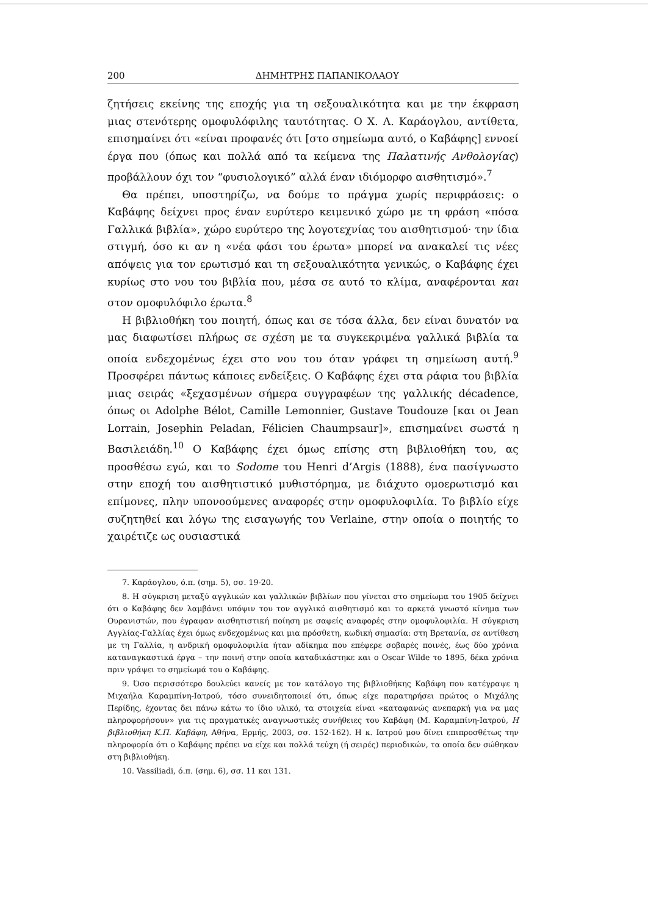200 ΔΗΜΗΤΡΗΣ ΠΑΠΑΝΙΚΟΛΑΟΥ
ζητήσεις εκείνης της εποχής για τη σεξουαλικότητα και με την έκφραση μιας στενότερης ομοφυλόφιλης ταυτότητας. Ο Χ. Λ. Καράογλου, αντίθετα, επισημαίνει ότι «είναι προφανές ότι [στο σημείωμα αυτό, ο Καβάφης] εννοεί έργα που (όπως και πολλά από τα κείμενα της Παλατινής Ανθολογίας) προβάλλουν όχι τον “φυσιολογικό” αλλά έναν ιδιόμορφο αισθητισμό».<sup>7</sup>
Θα πρέπει, υποστηρίζω, να δούμε το πράγμα χωρίς περιφράσεις: ο Καβάφης δείχνει προς έναν ευρύτερο κειμενικό χώρο με τη φράση «πόσα Γαλλικά βιβλία», χώρο ευρύτερο της λογοτεχνίας του αισθητισμού· την ίδια στιγμή, όσο κι αν η «νέα φάσι του έρωτα» μπορεί να ανακαλεί τις νέες απόψεις για τον ερωτισμό και τη σεξουαλικότητα γενικώς, ο Καβάφης έχει κυρίως στο νου του βιβλία που, μέσα σε αυτό το κλίμα, αναφέρονται και στον ομοφυλόφιλο έρωτα.<sup>8</sup>
Η βιβλιοθήκη του ποιητή, όπως και σε τόσα άλλα, δεν είναι δυνατόν να μας διαφωτίσει πλήρως σε σχέση με τα συγκεκριμένα γαλλικά βιβλία τα οποία ενδεχομένως έχει στο νου του όταν γράφει τη σημείωση αυτή.<sup>9</sup> Προσφέρει πάντως κάποιες ενδείξεις. Ο Καβάφης έχει στα ράφια του βιβλία μιας σειράς «ξεχασμένων σήμερα συγγραφέων της γαλλικής décadence, όπως οι Adolphe Bélot, Camille Lemonnier, Gustave Toudouze [και οι Jean Lorrain, Josephin Peladan, Félicien Chaumpsaur]», επισημαίνει σωστά η Βασιλειάδη.<sup>10</sup> Ο Καβάφης έχει όμως επίσης στη βιβλιοθήκη του, ας προσθέσω εγώ, και το Sodome του Henri d’Argis (1888), ένα πασίγνωστο στην εποχή του αισθητιστικό μυθιστόρημα, με διάχυτο ομοερωτισμό και επίμονες, πλην υπονοούμενες αναφορές στην ομοφυλοφιλία. Το βιβλίο είχε συζητηθεί και λόγω της εισαγωγής του Verlaine, στην οποία ο ποιητής το χαιρέτιζε ως ουσιαστικά
7. Καράογλου, ό.π. (σημ. 5), σσ. 19-20.
8. Η σύγκριση μεταξύ αγγλικών και γαλλικών βιβλίων που γίνεται στο σημείωμα του 1905 δείχνει ότι ο Καβάφης δεν λαμβάνει υπόψιν του τον αγγλικό αισθητισμό και το αρκετά γνωστό κίνημα των Ουρανιστών, που έγραφαν αισθητιστική ποίηση με σαφείς αναφορές στην ομοφυλοφιλία. Η σύγκριση Αγγλίας-Γαλλίας έχει όμως ενδεχομένως και μια πρόσθετη, κωδική σημασία: στη Βρετανία, σε αντίθεση με τη Γαλλία, η ανδρική ομοφυλοφιλία ήταν αδίκημα που επέφερε σοβαρές ποινές, έως δύο χρόνια καταναγκαστικά έργα – την ποινή στην οποία καταδικάστηκε και ο Oscar Wilde το 1895, δέκα χρόνια πριν γράψει το σημείωμά του ο Καβάφης.
9. Όσο περισσότερο δουλεύει κανείς με τον κατάλογο της βιβλιοθήκης Καβάφη που κατέγραψε η Μιχαήλα Καραμπίνη-Ιατρού, τόσο συνειδητοποιεί ότι, όπως είχε παρατηρήσει πρώτος ο Μιχάλης Περίδης, έχοντας δει πάνω κάτω το ίδιο υλικό, τα στοιχεία είναι «καταφανώς ανεπαρκή για να μας πληροφορήσουν» για τις πραγματικές αναγνωστικές συνήθειες του Καβάφη (Μ. Καραμπίνη-Ιατρού, Η βιβλιοθήκη Κ.Π. Καβάφη, Αθήνα, Ερμής, 2003, σσ. 152-162). Η κ. Ιατρού μου δίνει επιπροσθέτως την πληροφορία ότι ο Καβάφης πρέπει να είχε και πολλά τεύχη (ή σειρές) περιοδικών, τα οποία δεν σώθηκαν στη βιβλιοθήκη.
10. Vassiliadi, ό.π. (σημ. 6), σσ. 11 και 131.